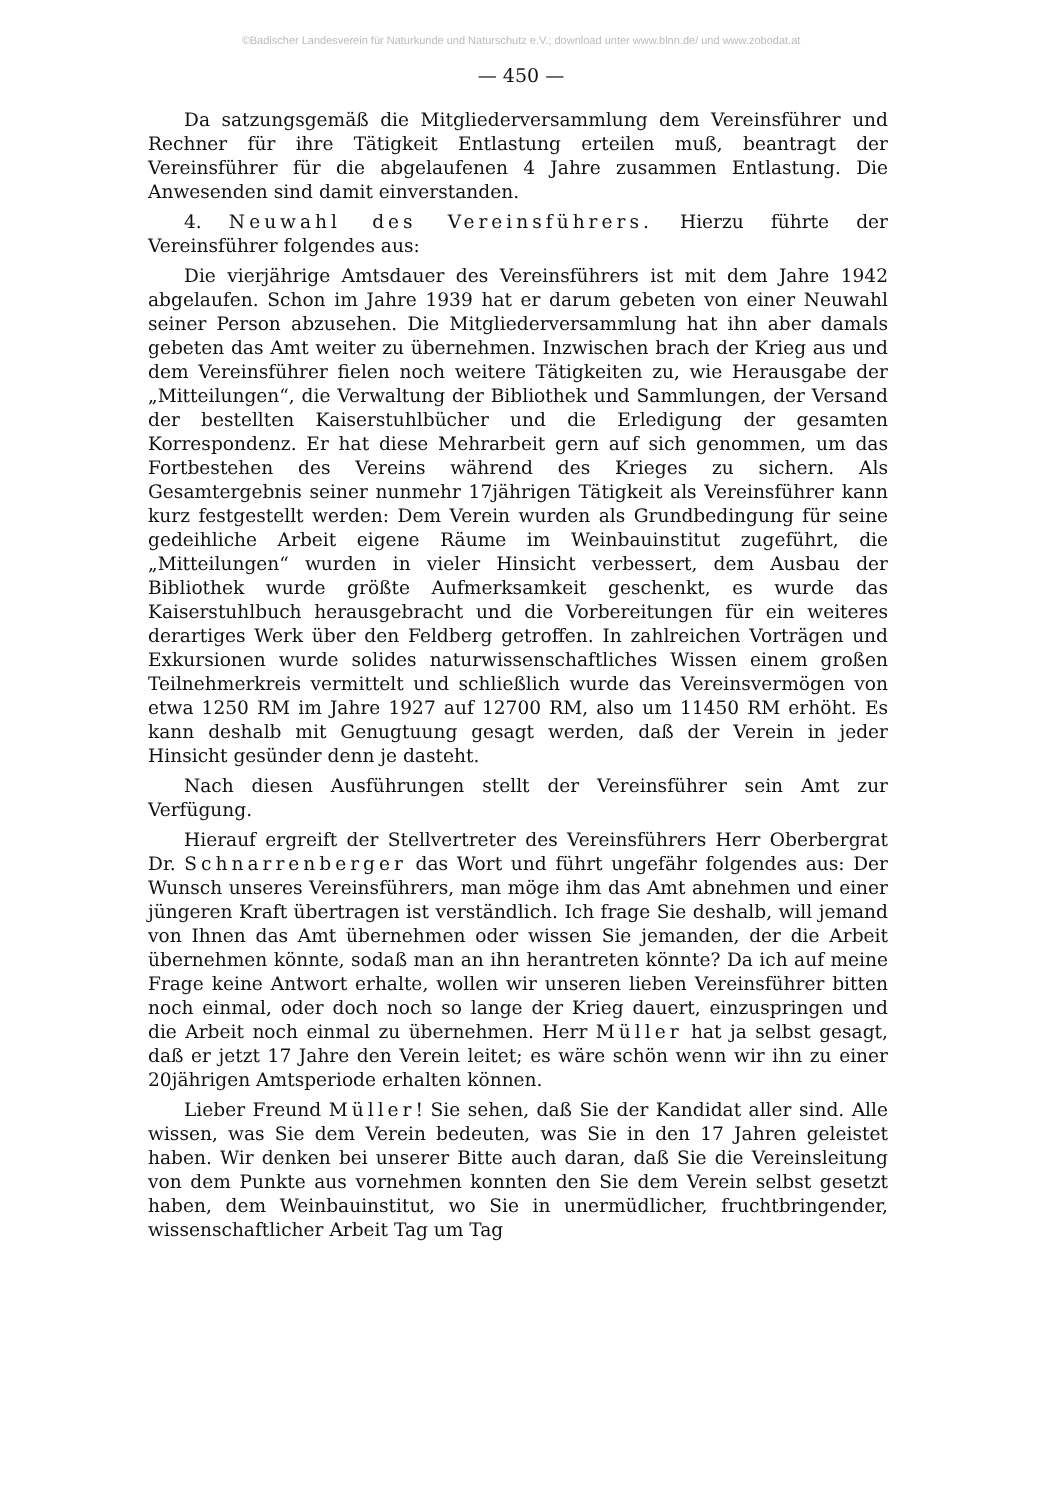©Badischer Landesverein für Naturkunde und Naturschutz e.V.; download unter www.blnn.de/ und www.zobodat.at
— 450 —
Da satzungsgemäß die Mitgliederversammlung dem Vereinsführer und Rechner für ihre Tätigkeit Entlastung erteilen muß, beantragt der Vereinsführer für die abgelaufenen 4 Jahre zusammen Entlastung. Die Anwesenden sind damit einverstanden.
4. Neuwahl des Vereinsführers. Hierzu führte der Vereinsführer folgendes aus:
Die vierjährige Amtsdauer des Vereinsführers ist mit dem Jahre 1942 abgelaufen. Schon im Jahre 1939 hat er darum gebeten von einer Neuwahl seiner Person abzusehen. Die Mitgliederversammlung hat ihn aber damals gebeten das Amt weiter zu übernehmen. Inzwischen brach der Krieg aus und dem Vereinsführer fielen noch weitere Tätigkeiten zu, wie Herausgabe der „Mitteilungen“, die Verwaltung der Bibliothek und Sammlungen, der Versand der bestellten Kaiserstuhlbücher und die Erledigung der gesamten Korrespondenz. Er hat diese Mehrarbeit gern auf sich genommen, um das Fortbestehen des Vereins während des Krieges zu sichern. Als Gesamtergebnis seiner nunmehr 17jährigen Tätigkeit als Vereinsführer kann kurz festgestellt werden: Dem Verein wurden als Grundbedingung für seine gedeihliche Arbeit eigene Räume im Weinbauinstitut zugeführt, die „Mitteilungen“ wurden in vieler Hinsicht verbessert, dem Ausbau der Bibliothek wurde größte Aufmerksamkeit geschenkt, es wurde das Kaiserstuhlbuch herausgebracht und die Vorbereitungen für ein weiteres derartiges Werk über den Feldberg getroffen. In zahlreichen Vorträgen und Exkursionen wurde solides naturwissenschaftliches Wissen einem großen Teilnehmerkreis vermittelt und schließlich wurde das Vereinsvermögen von etwa 1250 RM im Jahre 1927 auf 12700 RM, also um 11450 RM erhöht. Es kann deshalb mit Genugtuung gesagt werden, daß der Verein in jeder Hinsicht gesünder denn je dasteht.
Nach diesen Ausführungen stellt der Vereinsführer sein Amt zur Verfügung.
Hierauf ergreift der Stellvertreter des Vereinsführers Herr Oberbergrat Dr. Schnarrenberger das Wort und führt ungefähr folgendes aus: Der Wunsch unseres Vereinsführers, man möge ihm das Amt abnehmen und einer jüngeren Kraft übertragen ist verständlich. Ich frage Sie deshalb, will jemand von Ihnen das Amt übernehmen oder wissen Sie jemanden, der die Arbeit übernehmen könnte, sodaß man an ihn herantreten könnte? Da ich auf meine Frage keine Antwort erhalte, wollen wir unseren lieben Vereinsführer bitten noch einmal, oder doch noch so lange der Krieg dauert, einzuspringen und die Arbeit noch einmal zu übernehmen. Herr Müller hat ja selbst gesagt, daß er jetzt 17 Jahre den Verein leitet; es wäre schön wenn wir ihn zu einer 20jährigen Amtsperiode erhalten können.
Lieber Freund Müller! Sie sehen, daß Sie der Kandidat aller sind. Alle wissen, was Sie dem Verein bedeuten, was Sie in den 17 Jahren geleistet haben. Wir denken bei unserer Bitte auch daran, daß Sie die Vereinsleitung von dem Punkte aus vornehmen konnten den Sie dem Verein selbst gesetzt haben, dem Weinbauinstitut, wo Sie in unermüdlicher, fruchtbringender, wissenschaftlicher Arbeit Tag um Tag